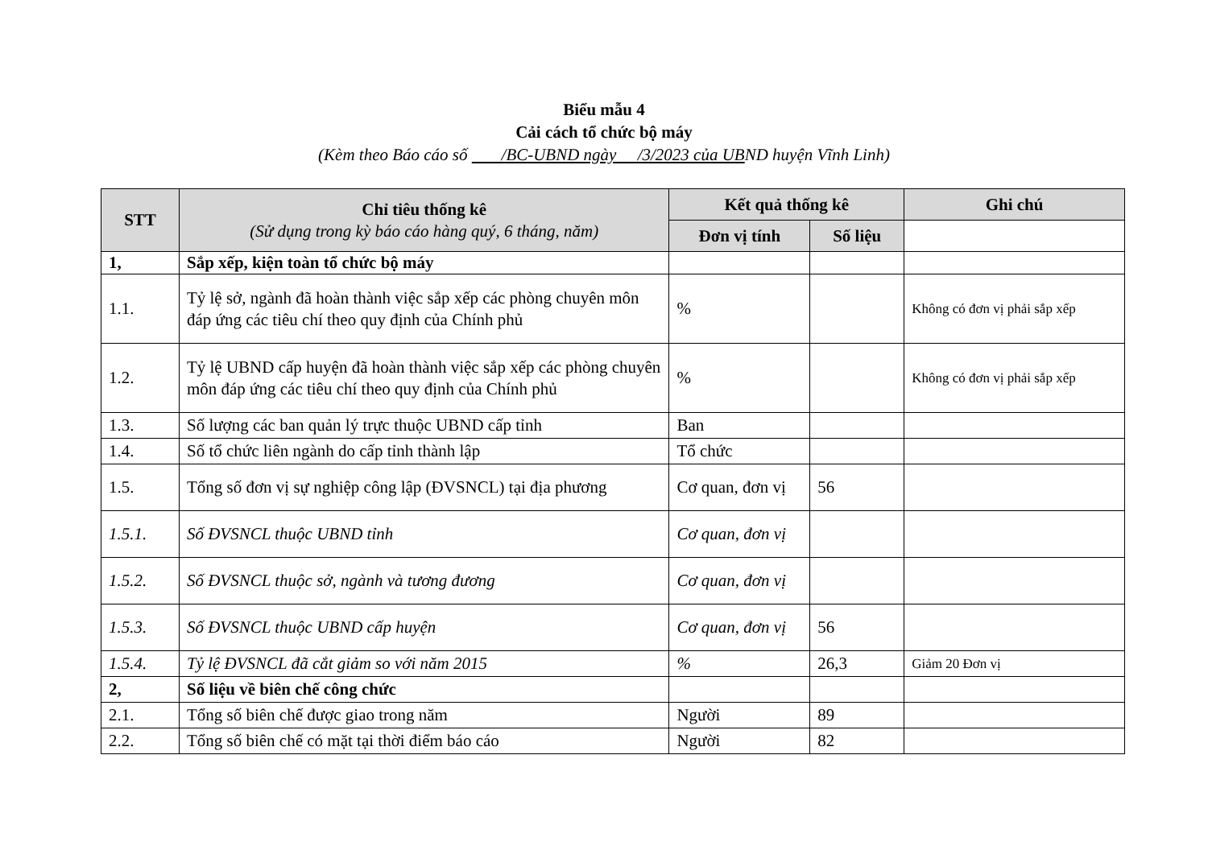Biểu mẫu 4
Cải cách tổ chức bộ máy
(Kèm theo Báo cáo số /BC-UBND ngày /3/2023 của UBND huyện Vĩnh Linh)
| STT | Chỉ tiêu thống kê (Sử dụng trong kỳ báo cáo hàng quý, 6 tháng, năm) | Kết quả thống kê | | Ghi chú |
| --- | --- | --- | --- | --- |
| | | Đơn vị tính | Số liệu | |
| 1, | Sắp xếp, kiện toàn tổ chức bộ máy | | | |
| 1.1. | Tỷ lệ sở, ngành đã hoàn thành việc sắp xếp các phòng chuyên môn đáp ứng các tiêu chí theo quy định của Chính phủ | % | | Không có đơn vị phải sắp xếp |
| 1.2. | Tỷ lệ UBND cấp huyện đã hoàn thành việc sắp xếp các phòng chuyên môn đáp ứng các tiêu chí theo quy định của Chính phủ | % | | Không có đơn vị phải sắp xếp |
| 1.3. | Số lượng các ban quản lý trực thuộc UBND cấp tỉnh | Ban | | |
| 1.4. | Số tổ chức liên ngành do cấp tỉnh thành lập | Tổ chức | | |
| 1.5. | Tổng số đơn vị sự nghiệp công lập (ĐVSNCL) tại địa phương | Cơ quan, đơn vị | 56 | |
| 1.5.1. | Số ĐVSNCL thuộc UBND tỉnh | Cơ quan, đơn vị | | |
| 1.5.2. | Số ĐVSNCL thuộc sở, ngành và tương đương | Cơ quan, đơn vị | | |
| 1.5.3. | Số ĐVSNCL thuộc UBND cấp huyện | Cơ quan, đơn vị | 56 | |
| 1.5.4. | Tỷ lệ ĐVSNCL đã cắt giảm so với năm 2015 | % | 26,3 | Giảm 20 Đơn vị |
| 2, | Số liệu về biên chế công chức | | | |
| 2.1. | Tổng số biên chế được giao trong năm | Người | 89 | |
| 2.2. | Tổng số biên chế có mặt tại thời điểm báo cáo | Người | 82 | |